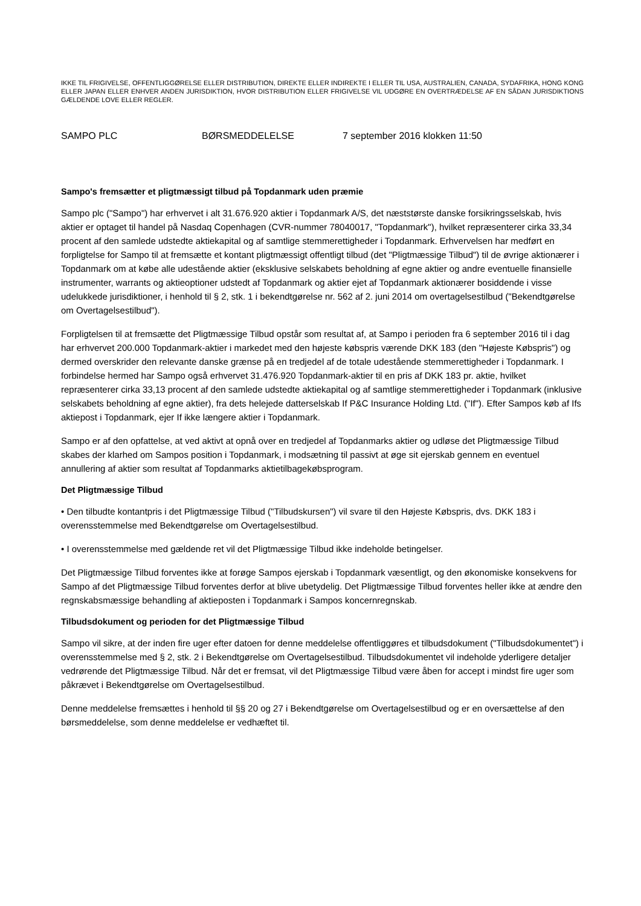IKKE TIL FRIGIVELSE, OFFENTLIGGØRELSE ELLER DISTRIBUTION, DIREKTE ELLER INDIREKTE I ELLER TIL USA, AUSTRALIEN, CANADA, SYDAFRIKA, HONG KONG ELLER JAPAN ELLER ENHVER ANDEN JURISDIKTION, HVOR DISTRIBUTION ELLER FRIGIVELSE VIL UDGØRE EN OVERTRÆDELSE AF EN SÅDAN JURISDIKTIONS GÆLDENDE LOVE ELLER REGLER.
SAMPO PLC BØRSMEDDELELSE 7 september 2016 klokken 11:50
Sampo's fremsætter et pligtmæssigt tilbud på Topdanmark uden præmie
Sampo plc ("Sampo") har erhvervet i alt 31.676.920 aktier i Topdanmark A/S, det næststørste danske forsikringsselskab, hvis aktier er optaget til handel på Nasdaq Copenhagen (CVR-nummer 78040017, "Topdanmark"), hvilket repræsenterer cirka 33,34 procent af den samlede udstedte aktiekapital og af samtlige stemmerettigheder i Topdanmark. Erhvervelsen har medført en forpligtelse for Sampo til at fremsætte et kontant pligtmæssigt offentligt tilbud (det "Pligtmæssige Tilbud") til de øvrige aktionærer i Topdanmark om at købe alle udestående aktier (eksklusive selskabets beholdning af egne aktier og andre eventuelle finansielle instrumenter, warrants og aktieoptioner udstedt af Topdanmark og aktier ejet af Topdanmark aktionærer bosiddende i visse udelukkede jurisdiktioner, i henhold til § 2, stk. 1 i bekendtgørelse nr. 562 af 2. juni 2014 om overtagelsestilbud ("Bekendtgørelse om Overtagelsestilbud").
Forpligtelsen til at fremsætte det Pligtmæssige Tilbud opstår som resultat af, at Sampo i perioden fra 6 september 2016 til i dag har erhvervet 200.000 Topdanmark-aktier i markedet med den højeste købspris værende DKK 183 (den "Højeste Købspris") og dermed overskrider den relevante danske grænse på en tredjedel af de totale udestående stemmerettigheder i Topdanmark. I forbindelse hermed har Sampo også erhvervet 31.476.920 Topdanmark-aktier til en pris af DKK 183 pr. aktie, hvilket repræsenterer cirka 33,13 procent af den samlede udstedte aktiekapital og af samtlige stemmerettigheder i Topdanmark (inklusive selskabets beholdning af egne aktier), fra dets helejede datterselskab If P&C Insurance Holding Ltd. ("If"). Efter Sampos køb af Ifs aktiepost i Topdanmark, ejer If ikke længere aktier i Topdanmark.
Sampo er af den opfattelse, at ved aktivt at opnå over en tredjedel af Topdanmarks aktier og udløse det Pligtmæssige Tilbud skabes der klarhed om Sampos position i Topdanmark, i modsætning til passivt at øge sit ejerskab gennem en eventuel annullering af aktier som resultat af Topdanmarks aktietilbagekøbsprogram.
Det Pligtmæssige Tilbud
• Den tilbudte kontantpris i det Pligtmæssige Tilbud ("Tilbudskursen") vil svare til den Højeste Købspris, dvs. DKK 183 i overensstemmelse med Bekendtgørelse om Overtagelsestilbud.
• I overensstemmelse med gældende ret vil det Pligtmæssige Tilbud ikke indeholde betingelser.
Det Pligtmæssige Tilbud forventes ikke at forøge Sampos ejerskab i Topdanmark væsentligt, og den økonomiske konsekvens for Sampo af det Pligtmæssige Tilbud forventes derfor at blive ubetydelig. Det Pligtmæssige Tilbud forventes heller ikke at ændre den regnskabsmæssige behandling af aktieposten i Topdanmark i Sampos koncernregnskab.
Tilbudsdokument og perioden for det Pligtmæssige Tilbud
Sampo vil sikre, at der inden fire uger efter datoen for denne meddelelse offentliggøres et tilbudsdokument ("Tilbudsdokumentet") i overensstemmelse med § 2, stk. 2 i Bekendtgørelse om Overtagelsestilbud. Tilbudsdokumentet vil indeholde yderligere detaljer vedrørende det Pligtmæssige Tilbud. Når det er fremsat, vil det Pligtmæssige Tilbud være åben for accept i mindst fire uger som påkrævet i Bekendtgørelse om Overtagelsestilbud.
Denne meddelelse fremsættes i henhold til §§ 20 og 27 i Bekendtgørelse om Overtagelsestilbud og er en oversættelse af den børsmeddelelse, som denne meddelelse er vedhæftet til.